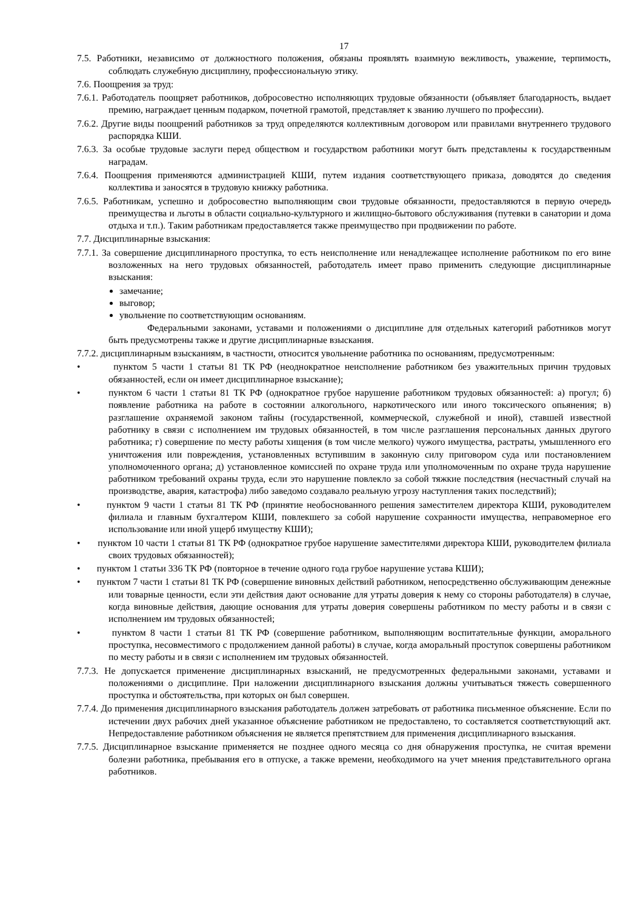17
7.5. Работники, независимо от должностного положения, обязаны проявлять взаимную вежливость, уважение, терпимость, соблюдать служебную дисциплину, профессиональную этику.
7.6. Поощрения за труд:
7.6.1. Работодатель поощряет работников, добросовестно исполняющих трудовые обязанности (объявляет благодарность, выдает премию, награждает ценным подарком, почетной грамотой, представляет к званию лучшего по профессии).
7.6.2. Другие виды поощрений работников за труд определяются коллективным договором или правилами внутреннего трудового распорядка КШИ.
7.6.3. За особые трудовые заслуги перед обществом и государством работники могут быть представлены к государственным наградам.
7.6.4. Поощрения применяются администрацией КШИ, путем издания соответствующего приказа, доводятся до сведения коллектива и заносятся в трудовую книжку работника.
7.6.5. Работникам, успешно и добросовестно выполняющим свои трудовые обязанности, предоставляются в первую очередь преимущества и льготы в области социально-культурного и жилищно-бытового обслуживания (путевки в санатории и дома отдыха и т.п.). Таким работникам предоставляется также преимущество при продвижении по работе.
7.7. Дисциплинарные взыскания:
7.7.1. За совершение дисциплинарного проступка, то есть неисполнение или ненадлежащее исполнение работником по его вине возложенных на него трудовых обязанностей, работодатель имеет право применить следующие дисциплинарные взыскания:
замечание;
выговор;
увольнение по соответствующим основаниям.
Федеральными законами, уставами и положениями о дисциплине для отдельных категорий работников могут быть предусмотрены также и другие дисциплинарные взыскания.
7.7.2. дисциплинарным взысканиям, в частности, относится увольнение работника по основаниям, предусмотренным:
• пунктом 5 части 1 статьи 81 ТК РФ (неоднократное неисполнение работником без уважительных причин трудовых обязанностей, если он имеет дисциплинарное взыскание);
• пунктом 6 части 1 статьи 81 ТК РФ (однократное грубое нарушение работником трудовых обязанностей: а) прогул; б) появление работника на работе в состоянии алкогольного, наркотического или иного токсического опьянения; в) разглашение охраняемой законом тайны (государственной, коммерческой, служебной и иной), ставшей известной работнику в связи с исполнением им трудовых обязанностей, в том числе разглашения персональных данных другого работника; г) совершение по месту работы хищения (в том числе мелкого) чужого имущества, растраты, умышленного его уничтожения или повреждения, установленных вступившим в законную силу приговором суда или постановлением уполномоченного органа; д) установленное комиссией по охране труда или уполномоченным по охране труда нарушение работником требований охраны труда, если это нарушение повлекло за собой тяжкие последствия (несчастный случай на производстве, авария, катастрофа) либо заведомо создавало реальную угрозу наступления таких последствий);
• пунктом 9 части 1 статьи 81 ТК РФ (принятие необоснованного решения заместителем директора КШИ, руководителем филиала и главным бухгалтером КШИ, повлекшего за собой нарушение сохранности имущества, неправомерное его использование или иной ущерб имуществу КШИ);
• пунктом 10 части 1 статьи 81 ТК РФ (однократное грубое нарушение заместителями директора КШИ, руководителем филиала своих трудовых обязанностей);
• пунктом 1 статьи 336 ТК РФ (повторное в течение одного года грубое нарушение устава КШИ);
• пунктом 7 части 1 статьи 81 ТК РФ (совершение виновных действий работником, непосредственно обслуживающим денежные или товарные ценности, если эти действия дают основание для утраты доверия к нему со стороны работодателя) в случае, когда виновные действия, дающие основания для утраты доверия совершены работником по месту работы и в связи с исполнением им трудовых обязанностей;
• пунктом 8 части 1 статьи 81 ТК РФ (совершение работником, выполняющим воспитательные функции, аморального проступка, несовместимого с продолжением данной работы) в случае, когда аморальный проступок совершены работником по месту работы и в связи с исполнением им трудовых обязанностей.
7.7.3. Не допускается применение дисциплинарных взысканий, не предусмотренных федеральными законами, уставами и положениями о дисциплине. При наложении дисциплинарного взыскания должны учитываться тяжесть совершенного проступка и обстоятельства, при которых он был совершен.
7.7.4. До применения дисциплинарного взыскания работодатель должен затребовать от работника письменное объяснение. Если по истечении двух рабочих дней указанное объяснение работником не предоставлено, то составляется соответствующий акт. Непредоставление работником объяснения не является препятствием для применения дисциплинарного взыскания.
7.7.5. Дисциплинарное взыскание применяется не позднее одного месяца со дня обнаружения проступка, не считая времени болезни работника, пребывания его в отпуске, а также времени, необходимого на учет мнения представительного органа работников.